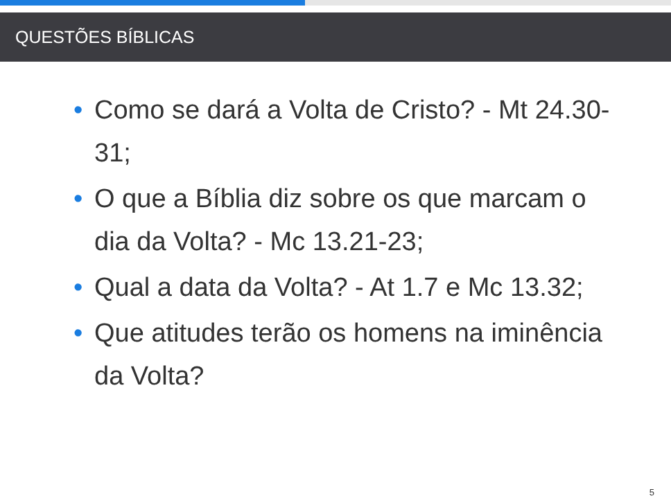QUESTÕES BÍBLICAS
• Como se dará a Volta de Cristo? - Mt 24.30-31;
• O que a Bíblia diz sobre os que marcam o dia da Volta? - Mc 13.21-23;
• Qual a data da Volta? - At 1.7 e Mc 13.32;
• Que atitudes terão os homens na iminência da Volta?
5